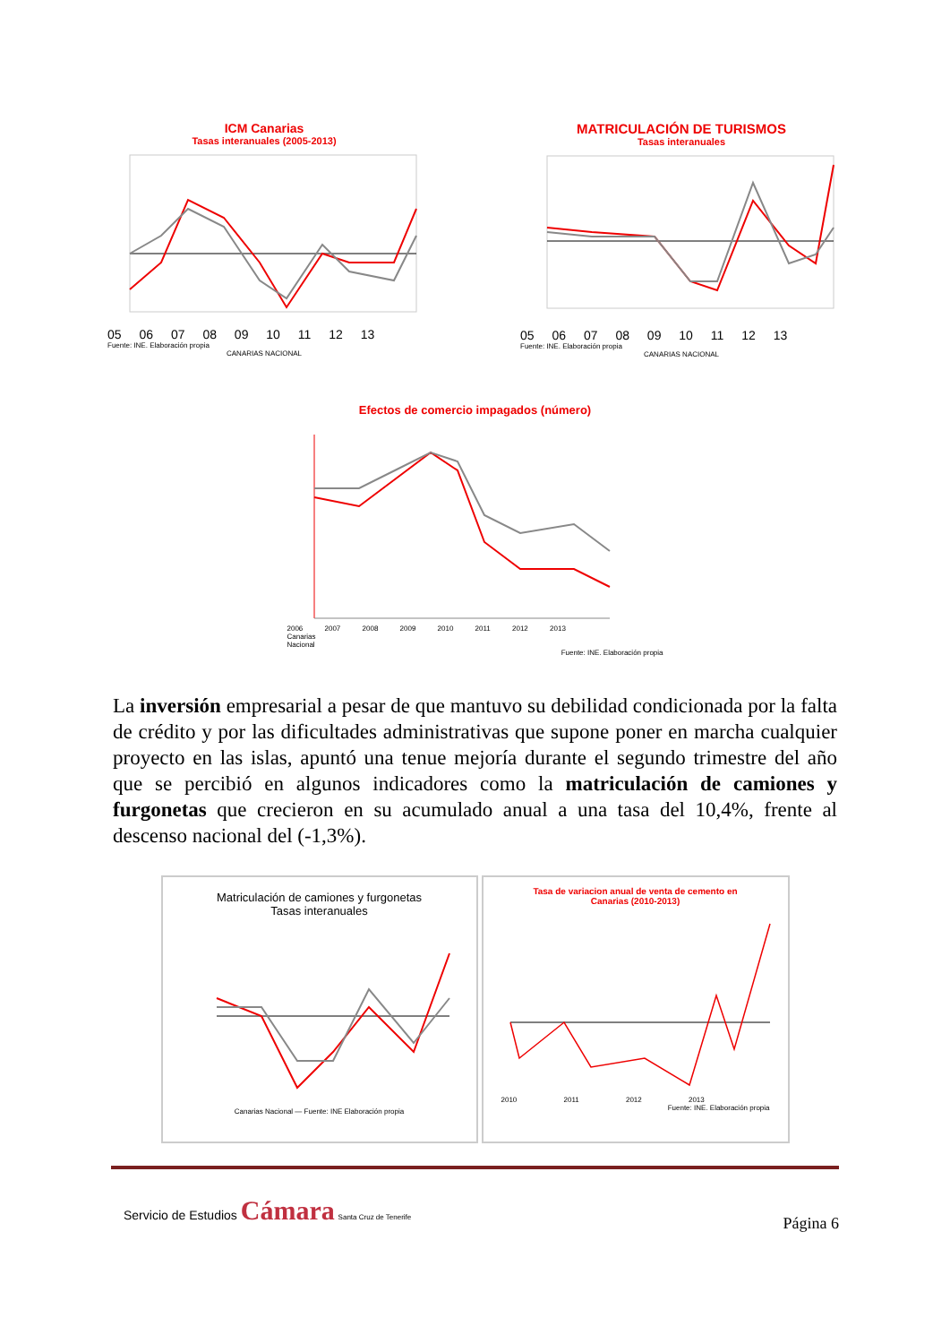ICM Canarias
Tasas interanuales (2005-2013)
05 06 07 08 09 10 11 12 13
Fuente: INE. Elaboración propia
CANARIAS NACIONAL
MATRICULACIÓN DE TURISMOS
Tasas interanuales
05 06 07 08 09 10 11 12 13
Fuente: INE. Elaboración propia
CANARIAS NACIONAL
Efectos de comercio impagados (número)
2006 2007 2008 2009 2010 2011 2012 2013
Canarias
Nacional
Fuente: INE. Elaboración propia
La inversión empresarial a pesar de que mantuvo su debilidad condicionada por la falta de crédito y por las dificultades administrativas que supone poner en marcha cualquier proyecto en las islas, apuntó una tenue mejoría durante el segundo trimestre del año que se percibió en algunos indicadores como la matriculación de camiones y furgonetas que crecieron en su acumulado anual a una tasa del 10,4%, frente al descenso nacional del (-1,3%).
Matriculación de camiones y furgonetas
Tasas interanuales
Canarias Nacional — Fuente: INE Elaboración propia
Tasa de variacion anual de venta de cemento en
Canarias (2010-2013)
2010 2011 2012 2013
Fuente: INE. Elaboración propia
Servicio de Estudios Cámara Santa Cruz de Tenerife
Página 6